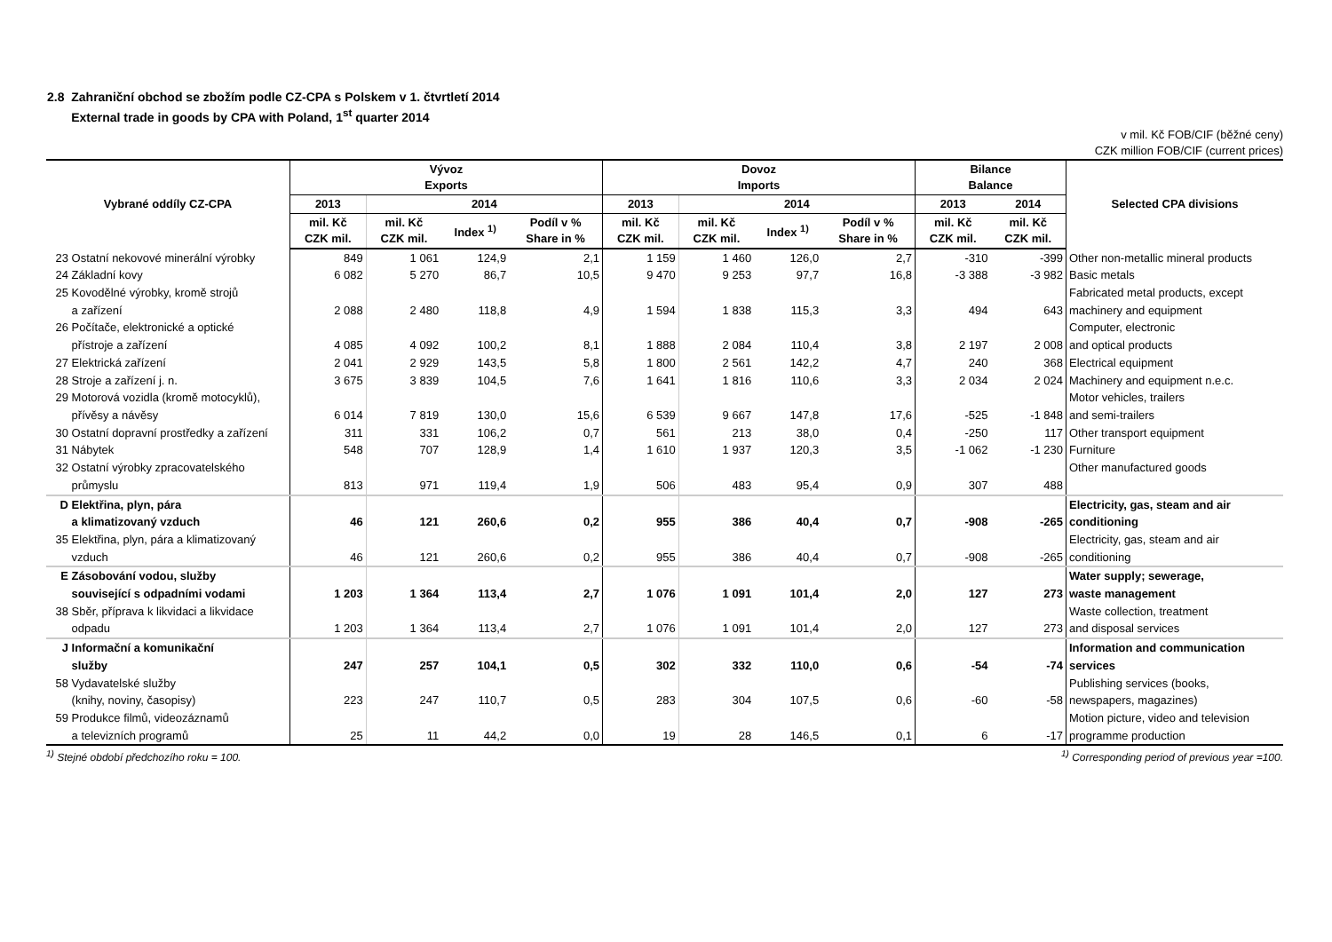2.8 Zahraniční obchod se zbožím podle CZ-CPA s Polskem v 1. čtvrtletí 2014
External trade in goods by CPA with Poland, 1<sup>st</sup> quarter 2014
v mil. Kč FOB/CIF (běžné ceny)
CZK million FOB/CIF (current prices)
| Vybrané oddíly CZ-CPA | Vývoz Exports | | | | Dovoz Imports | | | | Bilance Balance | | Selected CPA divisions |
| --- | --- | --- | --- | --- | --- | --- | --- | --- | --- | --- | --- |
| | 2013 | 2014 | | | 2013 | 2014 | | | 2013 | 2014 | |
| | mil. Kč CZK mil. | mil. Kč CZK mil. | Index <sup>1)</sup> | Podíl v % Share in % | mil. Kč CZK mil. | mil. Kč CZK mil. | Index <sup>1)</sup> | Podíl v % Share in % | mil. Kč CZK mil. | mil. Kč CZK mil. | |
| 23 Ostatní nekovové minerální výrobky | 849 | 1 061 | 124,9 | 2,1 | 1 159 | 1 460 | 126,0 | 2,7 | -310 | -399 | Other non-metallic mineral products |
| 24 Základní kovy | 6 082 | 5 270 | 86,7 | 10,5 | 9 470 | 9 253 | 97,7 | 16,8 | -3 388 | -3 982 | Basic metals |
| 25 Kovodělné výrobky, kromě strojů a zařízení | 2 088 | 2 480 | 118,8 | 4,9 | 1 594 | 1 838 | 115,3 | 3,3 | 494 | 643 | Fabricated metal products, except machinery and equipment |
| 26 Počítače, elektronické a optické přístroje a zařízení | 4 085 | 4 092 | 100,2 | 8,1 | 1 888 | 2 084 | 110,4 | 3,8 | 2 197 | 2 008 | Computer, electronic and optical products |
| 27 Elektrická zařízení | 2 041 | 2 929 | 143,5 | 5,8 | 1 800 | 2 561 | 142,2 | 4,7 | 240 | 368 | Electrical equipment |
| 28 Stroje a zařízení j. n. | 3 675 | 3 839 | 104,5 | 7,6 | 1 641 | 1 816 | 110,6 | 3,3 | 2 034 | 2 024 | Machinery and equipment n.e.c. |
| 29 Motorová vozidla (kromě motocyklů), přívěsy a návěsy | 6 014 | 7 819 | 130,0 | 15,6 | 6 539 | 9 667 | 147,8 | 17,6 | -525 | -1 848 | Motor vehicles, trailers and semi-trailers |
| 30 Ostatní dopravní prostředky a zařízení | 311 | 331 | 106,2 | 0,7 | 561 | 213 | 38,0 | 0,4 | -250 | 117 | Other transport equipment |
| 31 Nábytek | 548 | 707 | 128,9 | 1,4 | 1 610 | 1 937 | 120,3 | 3,5 | -1 062 | -1 230 | Furniture |
| 32 Ostatní výrobky zpracovatelského průmyslu | 813 | 971 | 119,4 | 1,9 | 506 | 483 | 95,4 | 0,9 | 307 | 488 | Other manufactured goods |
| D Elektřina, plyn, pára a klimatizovaný vzduch | 46 | 121 | 260,6 | 0,2 | 955 | 386 | 40,4 | 0,7 | -908 | -265 | Electricity, gas, steam and air conditioning |
| 35 Elektřina, plyn, pára a klimatizovaný vzduch | 46 | 121 | 260,6 | 0,2 | 955 | 386 | 40,4 | 0,7 | -908 | -265 | Electricity, gas, steam and air conditioning |
| E Zásobování vodou, služby související s odpadními vodami | 1 203 | 1 364 | 113,4 | 2,7 | 1 076 | 1 091 | 101,4 | 2,0 | 127 | 273 | Water supply; sewerage, waste management |
| 38 Sběr, příprava k likvidaci a likvidace odpadu | 1 203 | 1 364 | 113,4 | 2,7 | 1 076 | 1 091 | 101,4 | 2,0 | 127 | 273 | Waste collection, treatment and disposal services |
| J Informační a komunikační služby | 247 | 257 | 104,1 | 0,5 | 302 | 332 | 110,0 | 0,6 | -54 | -74 | Information and communication services |
| 58 Vydavatelské služby (knihy, noviny, časopisy) | 223 | 247 | 110,7 | 0,5 | 283 | 304 | 107,5 | 0,6 | -60 | -58 | Publishing services (books, newspapers, magazines) |
| 59 Produkce filmů, videozáznamů a televizních programů | 25 | 11 | 44,2 | 0,0 | 19 | 28 | 146,5 | 0,1 | 6 | -17 | Motion picture, video and television programme production |
<sup>1)</sup> Stejné období předchozího roku = 100. <sup>1)</sup> Corresponding period of previous year =100.